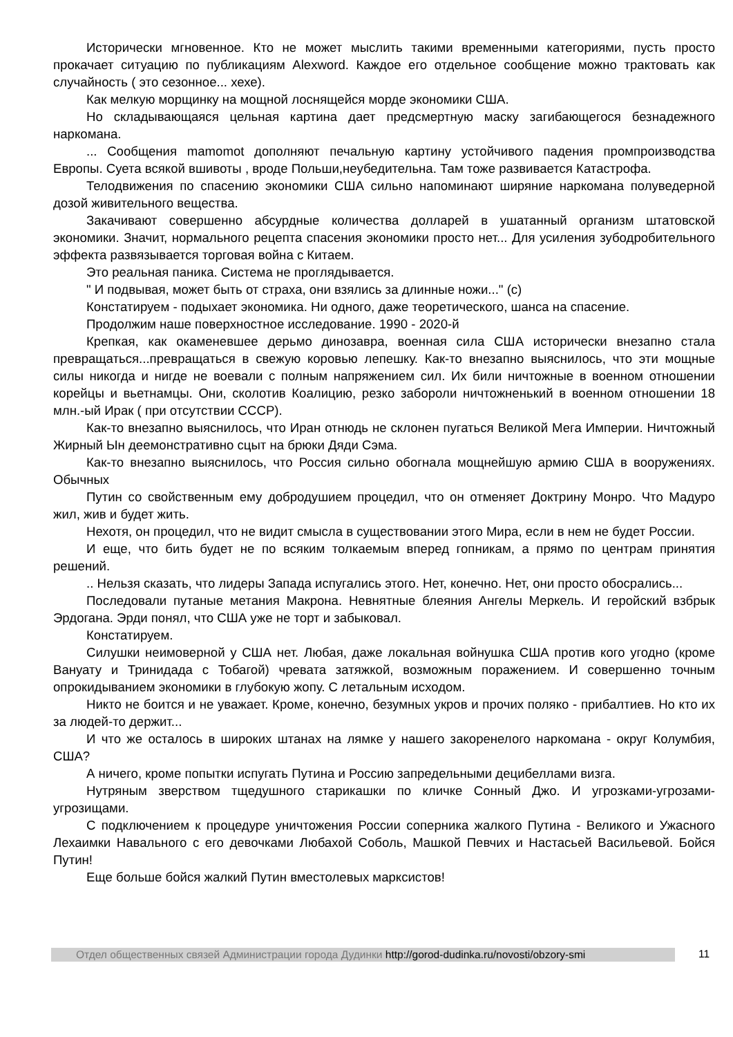Исторически мгновенное. Кто не может мыслить такими временными категориями, пусть просто прокачает ситуацию по публикациям Alexword. Каждое его отдельное сообщение можно трактовать как случайность ( это сезонное... хехе).
Как мелкую морщинку на мощной лоснящейся морде экономики США.
Но складывающаяся цельная картина дает предсмертную маску загибающегося безнадежного наркомана.
... Сообщения mamomot дополняют печальную картину устойчивого падения промпроизводства Европы. Суета всякой вшивоты , вроде Польши,неубедительна. Там тоже развивается Катастрофа.
Телодвижения по спасению экономики США сильно напоминают ширяние наркомана полуведерной дозой живительного вещества.
Закачивают совершенно абсурдные количества долларей в ушатанный организм штатовской экономики. Значит, нормального рецепта спасения экономики просто нет... Для усиления зубодробительного эффекта развязывается торговая война с Китаем.
Это реальная паника. Система не проглядывается.
" И подвывая, может быть от страха, они взялись за длинные ножи..." (с)
Констатируем - подыхает экономика. Ни одного, даже теоретического, шанса на спасение.
Продолжим наше поверхностное исследование. 1990 - 2020-й
Крепкая, как окаменевшее дерьмо динозавра, военная сила США исторически внезапно стала превращаться...превращаться в свежую коровью лепешку. Как-то внезапно выяснилось, что эти мощные силы никогда и нигде не воевали с полным напряжением сил. Их били ничтожные в военном отношении корейцы и вьетнамцы. Они, сколотив Коалицию, резко забороли ничтожненький в военном отношении 18 млн.-ый Ирак ( при отсутствии СССР).
Как-то внезапно выяснилось, что Иран отнюдь не склонен пугаться Великой Мега Империи. Ничтожный Жирный Ын деемонстративно сцыт на брюки Дяди Сэма.
Как-то внезапно выяснилось, что Россия сильно обогнала мощнейшую армию США в вооружениях. Обычных
Путин со свойственным ему добродушием процедил, что он отменяет Доктрину Монро. Что Мадуро жил, жив и будет жить.
Нехотя, он процедил, что не видит смысла в существовании этого Мира, если в нем не будет России.
И еще, что бить будет не по всяким толкаемым вперед гопникам, а прямо по центрам принятия решений.
.. Нельзя сказать, что лидеры Запада испугались этого. Нет, конечно. Нет, они просто обосрались...
Последовали путаные метания Макрона. Невнятные блеяния Ангелы Меркель. И геройский взбрык Эрдогана. Эрди понял, что США уже не торт и забыковал.
Констатируем.
Силушки неимоверной у США нет. Любая, даже локальная войнушка США против кого угодно (кроме Вануату и Тринидада с Тобагой) чревата затяжкой, возможным поражением. И совершенно точным опрокидыванием экономики в глубокую жопу. С летальным исходом.
Никто не боится и не уважает. Кроме, конечно, безумных укров и прочих поляко - прибалтиев. Но кто их за людей-то держит...
И что же осталось в широких штанах на лямке у нашего закоренелого наркомана - округ Колумбия, США?
А ничего, кроме попытки испугать Путина и Россию запредельными децибеллами визга.
Нутряным зверством тщедушного старикашки по кличке Сонный Джо. И угрозками-угрозами- угрозищами.
С подключением к процедуре уничтожения России соперника жалкого Путина - Великого и Ужасного Лехаимки Навального с его девочками Любахой Соболь, Машкой Певчих и Настасьей Васильевой. Бойся Путин!
Еще больше бойся жалкий Путин вместолевых марксистов!
Отдел общественных связей Администрации города Дудинки http://gorod-dudinka.ru/novosti/obzory-smi
11